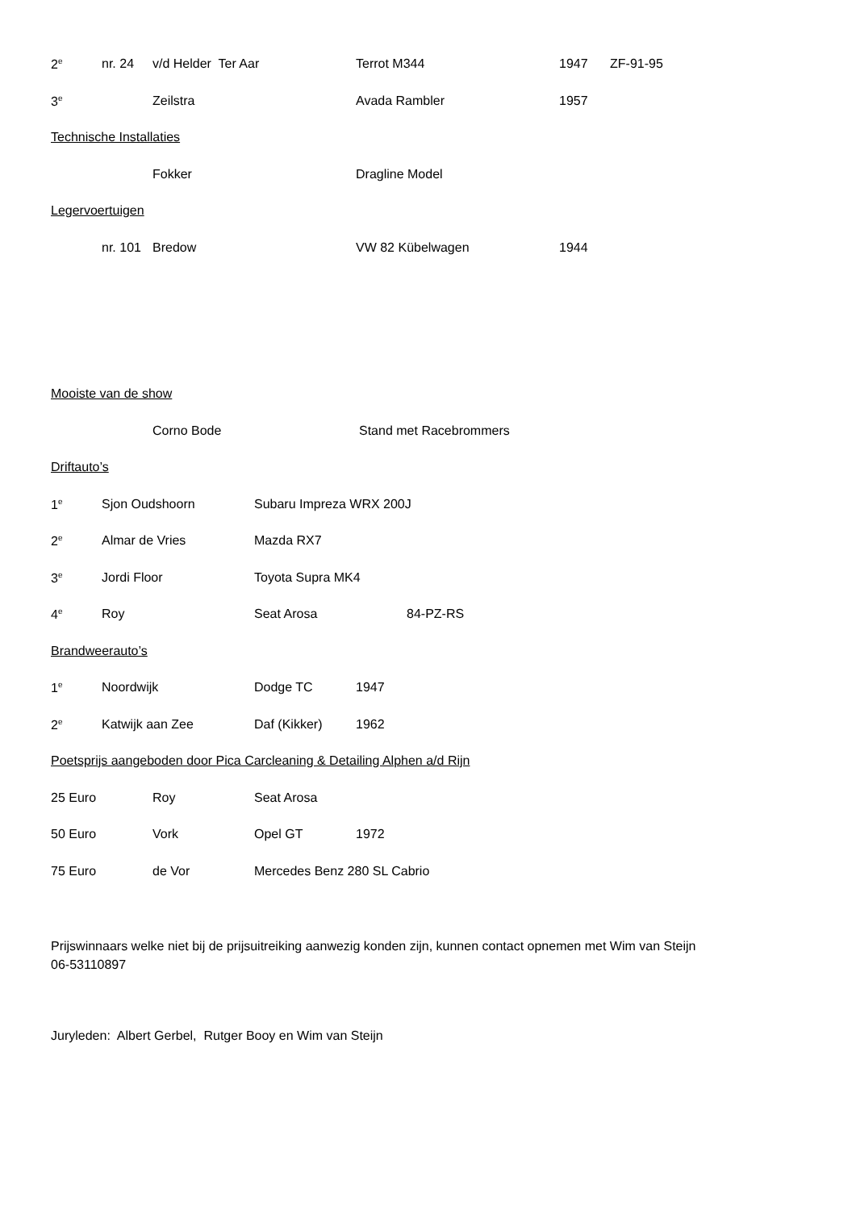2<sup>e</sup> nr. 24 v/d Helder Ter Aar Terrot M344 1947 ZF-91-95
3<sup>e</sup> Zeilstra Avada Rambler 1957
Technische Installaties
Fokker Dragline Model
Legervoertuigen
nr. 101 Bredow VW 82 Kübelwagen 1944
Mooiste van de show
Corno Bode Stand met Racebrommers
Driftauto’s
1<sup>e</sup> Sjon Oudshoorn Subaru Impreza WRX 200J
2<sup>e</sup> Almar de Vries Mazda RX7
3<sup>e</sup> Jordi Floor Toyota Supra MK4
4<sup>e</sup> Roy Seat Arosa 84-PZ-RS
Brandweerauto’s
1<sup>e</sup> Noordwijk Dodge TC 1947
2<sup>e</sup> Katwijk aan Zee Daf (Kikker) 1962
Poetsprijs aangeboden door Pica Carcleaning & Detailing Alphen a/d Rijn
25 Euro Roy Seat Arosa
50 Euro Vork Opel GT 1972
75 Euro de Vor Mercedes Benz 280 SL Cabrio
Prijswinnaars welke niet bij de prijsuitreiking aanwezig konden zijn, kunnen contact opnemen met Wim van Steijn
06-53110897
Juryleden: Albert Gerbel, Rutger Booy en Wim van Steijn